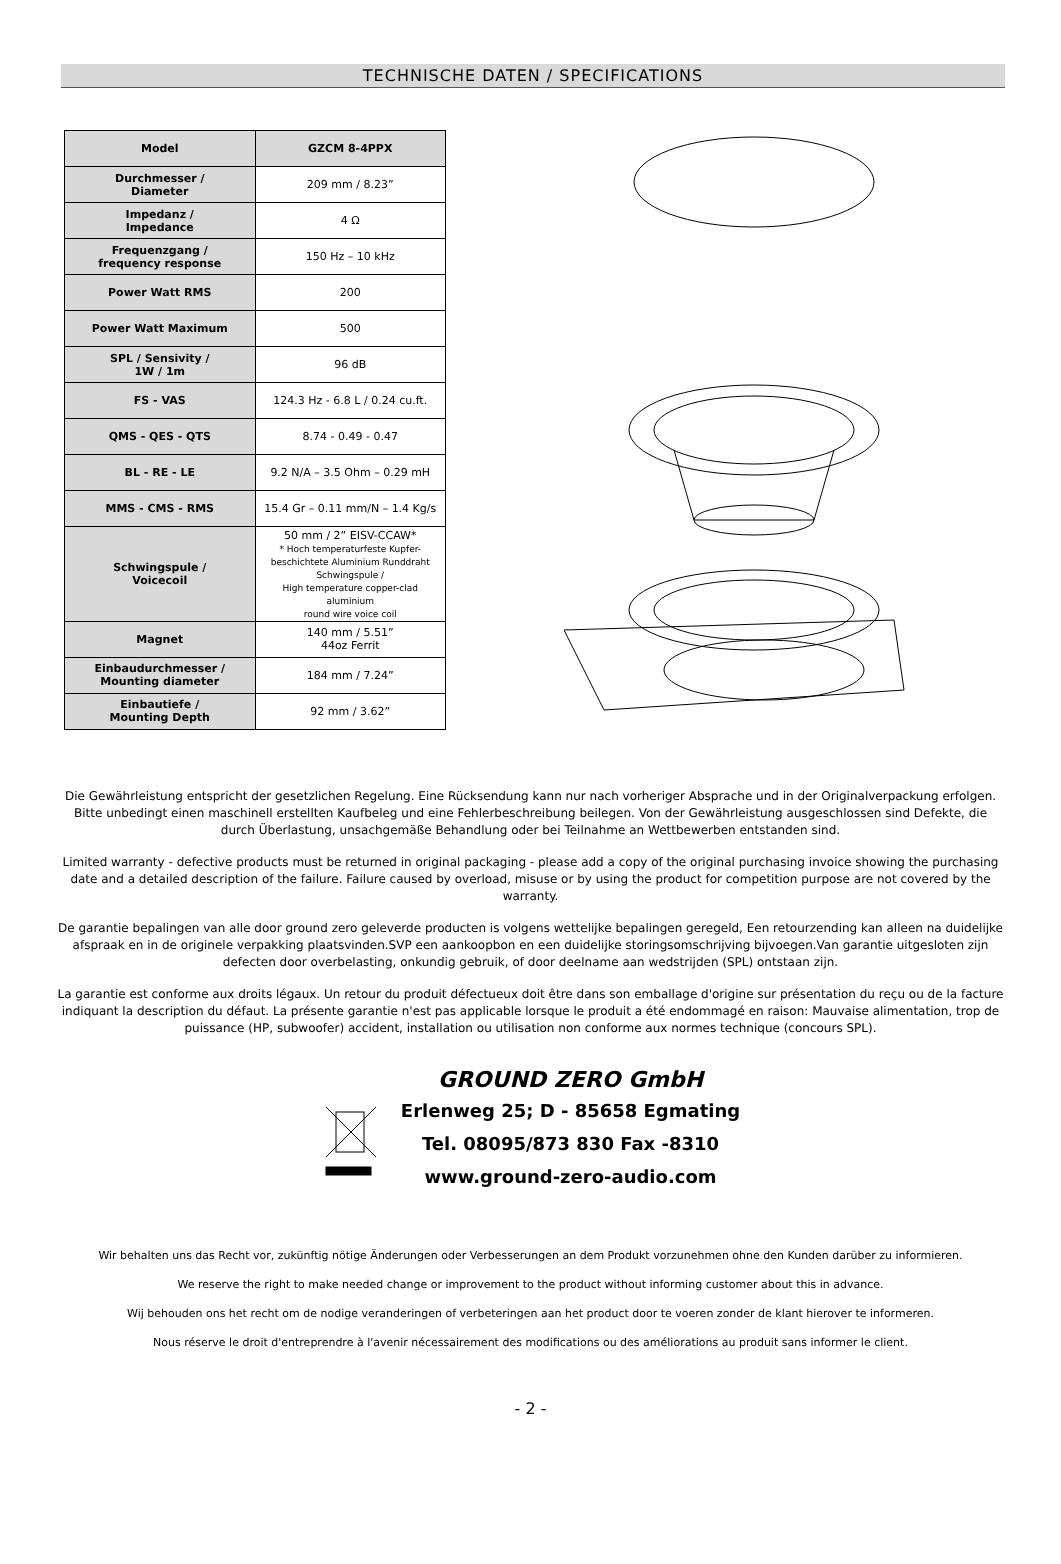TECHNISCHE DATEN / SPECIFICATIONS
| Model | GZCM 8-4PPX |
| --- | --- |
| Durchmesser / Diameter | 209 mm / 8.23” |
| Impedanz / Impedance | 4 Ω |
| Frequenzgang / frequency response | 150 Hz – 10 kHz |
| Power Watt RMS | 200 |
| Power Watt Maximum | 500 |
| SPL / Sensivity / 1W / 1m | 96 dB |
| FS - VAS | 124.3 Hz - 6.8 L / 0.24 cu.ft. |
| QMS - QES - QTS | 8.74 - 0.49 - 0.47 |
| BL - RE - LE | 9.2 N/A – 3.5 Ohm – 0.29 mH |
| MMS - CMS - RMS | 15.4 Gr – 0.11 mm/N – 1.4 Kg/s |
| Schwingspule / Voicecoil | 50 mm / 2” EISV-CCAW* * Hoch temperaturfeste Kupfer- beschichtete Aluminium Runddraht Schwingspule / High temperature copper-clad aluminium round wire voice coil |
| Magnet | 140 mm / 5.51” 44oz Ferrit |
| Einbaudurchmesser / Mounting diameter | 184 mm / 7.24” |
| Einbautiefe / Mounting Depth | 92 mm / 3.62” |
Die Gewährleistung entspricht der gesetzlichen Regelung. Eine Rücksendung kann nur nach vorheriger Absprache und in der Originalverpackung erfolgen. Bitte unbedingt einen maschinell erstellten Kaufbeleg und eine Fehlerbeschreibung beilegen. Von der Gewährleistung ausgeschlossen sind Defekte, die durch Überlastung, unsachgemäße Behandlung oder bei Teilnahme an Wettbewerben entstanden sind.
Limited warranty - defective products must be returned in original packaging - please add a copy of the original purchasing invoice showing the purchasing date and a detailed description of the failure. Failure caused by overload, misuse or by using the product for competition purpose are not covered by the warranty.
De garantie bepalingen van alle door ground zero geleverde producten is volgens wettelijke bepalingen geregeld, Een retourzending kan alleen na duidelijke afspraak en in de originele verpakking plaatsvinden.SVP een aankoopbon en een duidelijke storingsomschrijving bijvoegen.Van garantie uitgesloten zijn defecten door overbelasting, onkundig gebruik, of door deelname aan wedstrijden (SPL) ontstaan zijn.
La garantie est conforme aux droits légaux. Un retour du produit défectueux doit être dans son emballage d'origine sur présentation du reçu ou de la facture indiquant la description du défaut. La présente garantie n'est pas applicable lorsque le produit a été endommagé en raison: Mauvaise alimentation, trop de puissance (HP, subwoofer) accident, installation ou utilisation non conforme aux normes technique (concours SPL).
GROUND ZERO GmbH
Erlenweg 25; D - 85658 Egmating
Tel. 08095/873 830 Fax -8310
www.ground-zero-audio.com
Wir behalten uns das Recht vor, zukünftig nötige Änderungen oder Verbesserungen an dem Produkt vorzunehmen ohne den Kunden darüber zu informieren.
We reserve the right to make needed change or improvement to the product without informing customer about this in advance.
Wij behouden ons het recht om de nodige veranderingen of verbeteringen aan het product door te voeren zonder de klant hierover te informeren.
Nous réserve le droit d'entreprendre à l'avenir nécessairement des modifications ou des améliorations au produit sans informer le client.
- 2 -